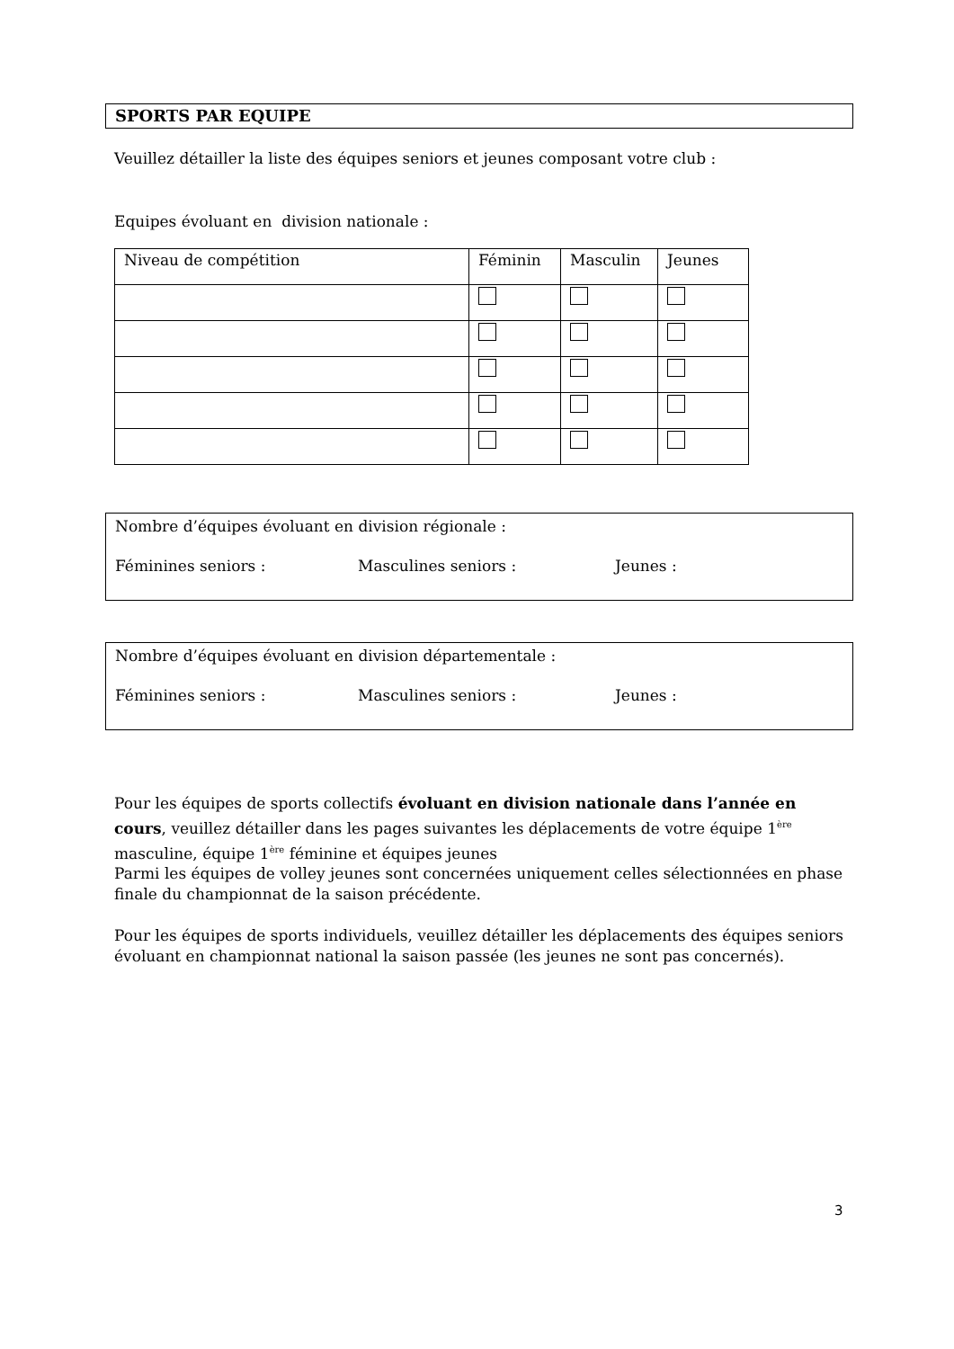SPORTS PAR EQUIPE
Veuillez détailler la liste des équipes seniors et jeunes composant votre club :
Equipes évoluant en division nationale :
| Niveau de compétition | Féminin | Masculin | Jeunes |
Nombre d’équipes évoluant en division régionale :
Féminines seniors : Masculines seniors : Jeunes :
Nombre d’équipes évoluant en division départementale :
Féminines seniors : Masculines seniors : Jeunes :
Pour les équipes de sports collectifs évoluant en division nationale dans l’année en cours, veuillez détailler dans les pages suivantes les déplacements de votre équipe 1<sup>ère</sup> masculine, équipe 1<sup>ère</sup> féminine et équipes jeunes
Parmi les équipes de volley jeunes sont concernées uniquement celles sélectionnées en phase finale du championnat de la saison précédente.
Pour les équipes de sports individuels, veuillez détailler les déplacements des équipes seniors évoluant en championnat national la saison passée (les jeunes ne sont pas concernés).
3